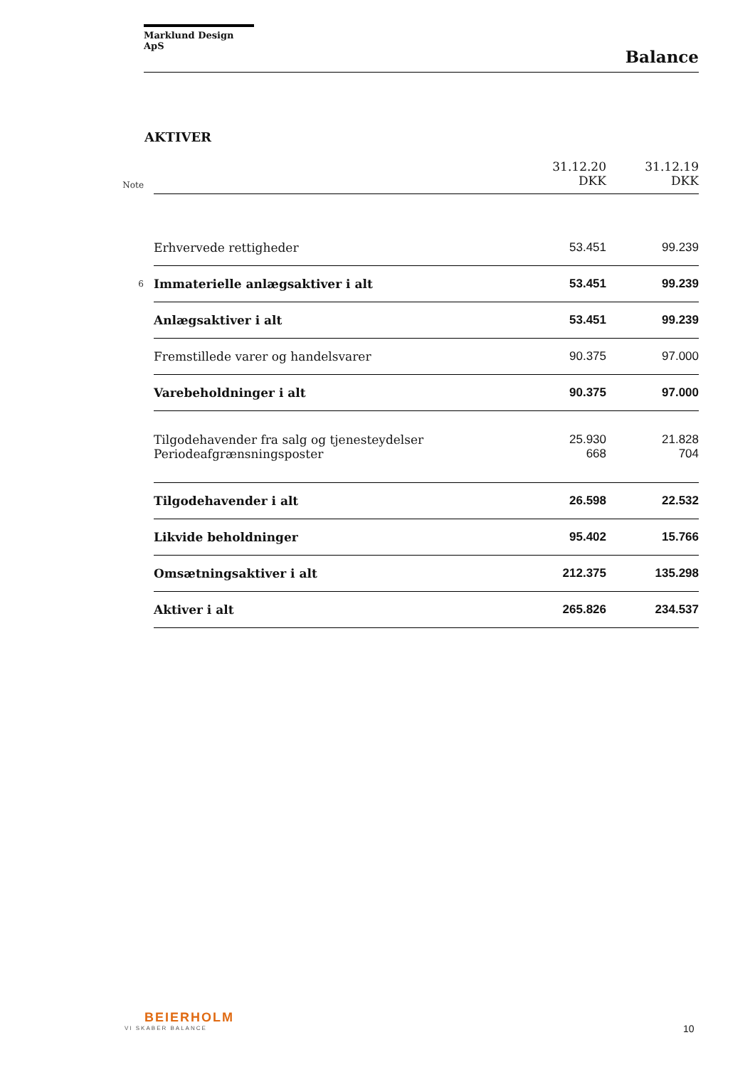Marklund Design ApS
Balance
AKTIVER
| Note | | 31.12.20 DKK | 31.12.19 DKK |
| | Erhvervede rettigheder | 53.451 | 99.239 |
| 6 | Immaterielle anlægsaktiver i alt | 53.451 | 99.239 |
| | Anlægsaktiver i alt | 53.451 | 99.239 |
| | Fremstillede varer og handelsvarer | 90.375 | 97.000 |
| | Varebeholdninger i alt | 90.375 | 97.000 |
| | Tilgodehavender fra salg og tjenesteydelser | 25.930 | 21.828 |
| | Periodeafgrænsningsposter | 668 | 704 |
| | Tilgodehavender i alt | 26.598 | 22.532 |
| | Likvide beholdninger | 95.402 | 15.766 |
| | Omsætningsaktiver i alt | 212.375 | 135.298 |
| | Aktiver i alt | 265.826 | 234.537 |
BEIERHOLM
VI SKABER BALANCE
10